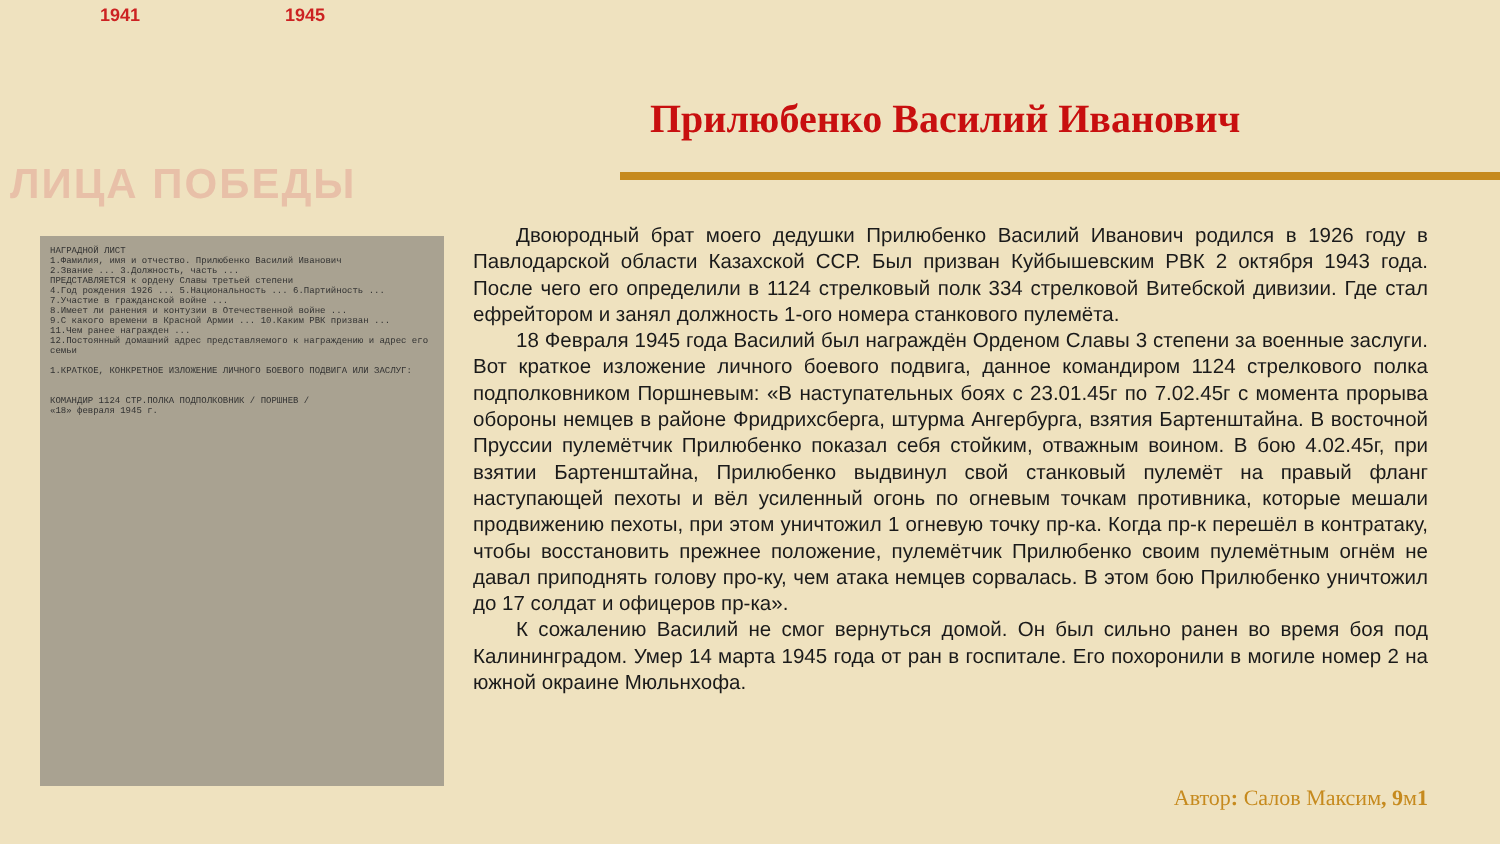1941 1945
ЛИЦА ПОБЕДЫ
Прилюбенко Василий Иванович
НАГРАДНОЙ ЛИСТ
1.Фамилия, имя и отчество. Прилюбенко Василий Иванович
2.Звание ... 3.Должность, часть ...
ПРЕДСТАВЛЯЕТСЯ к ордену Славы третьей степени
4.Год рождения 1926 ... 5.Национальность ... 6.Партийность ...
7.Участие в гражданской войне ...
8.Имеет ли ранения и контузии в Отечественной войне ...
9.С какого времени в Красной Армии ... 10.Каким РВК призван ...
11.Чем ранее награжден ...
12.Постоянный домашний адрес представляемого к награждению и адрес его семьи
1.КРАТКОЕ, КОНКРЕТНОЕ ИЗЛОЖЕНИЕ ЛИЧНОГО БОЕВОГО ПОДВИГА ИЛИ ЗАСЛУГ:
КОМАНДИР 1124 СТР.ПОЛКА ПОДПОЛКОВНИК / ПОРШНЕВ /
«18» февраля 1945 г.
Двоюродный брат моего дедушки Прилюбенко Василий Иванович родился в 1926 году в Павлодарской области Казахской ССР. Был призван Куйбышевским РВК 2 октября 1943 года. После чего его определили в 1124 стрелковый полк 334 стрелковой Витебской дивизии. Где стал ефрейтором и занял должность 1-ого номера станкового пулемёта.
18 Февраля 1945 года Василий был награждён Орденом Славы 3 степени за военные заслуги. Вот краткое изложение личного боевого подвига, данное командиром 1124 стрелкового полка подполковником Поршневым: «В наступательных боях с 23.01.45г по 7.02.45г с момента прорыва обороны немцев в районе Фридрихсберга, штурма Ангербурга, взятия Бартенштайна. В восточной Пруссии пулемётчик Прилюбенко показал себя стойким, отважным воином. В бою 4.02.45г, при взятии Бартенштайна, Прилюбенко выдвинул свой станковый пулемёт на правый фланг наступающей пехоты и вёл усиленный огонь по огневым точкам противника, которые мешали продвижению пехоты, при этом уничтожил 1 огневую точку пр-ка. Когда пр-к перешёл в контратаку, чтобы восстановить прежнее положение, пулемётчик Прилюбенко своим пулемётным огнём не давал приподнять голову про-ку, чем атака немцев сорвалась. В этом бою Прилюбенко уничтожил до 17 солдат и офицеров пр-ка».
К сожалению Василий не смог вернуться домой. Он был сильно ранен во время боя под Калининградом. Умер 14 марта 1945 года от ран в госпитале. Его похоронили в могиле номер 2 на южной окраине Мюльнхофа.
Автор: Салов Максим, 9м1